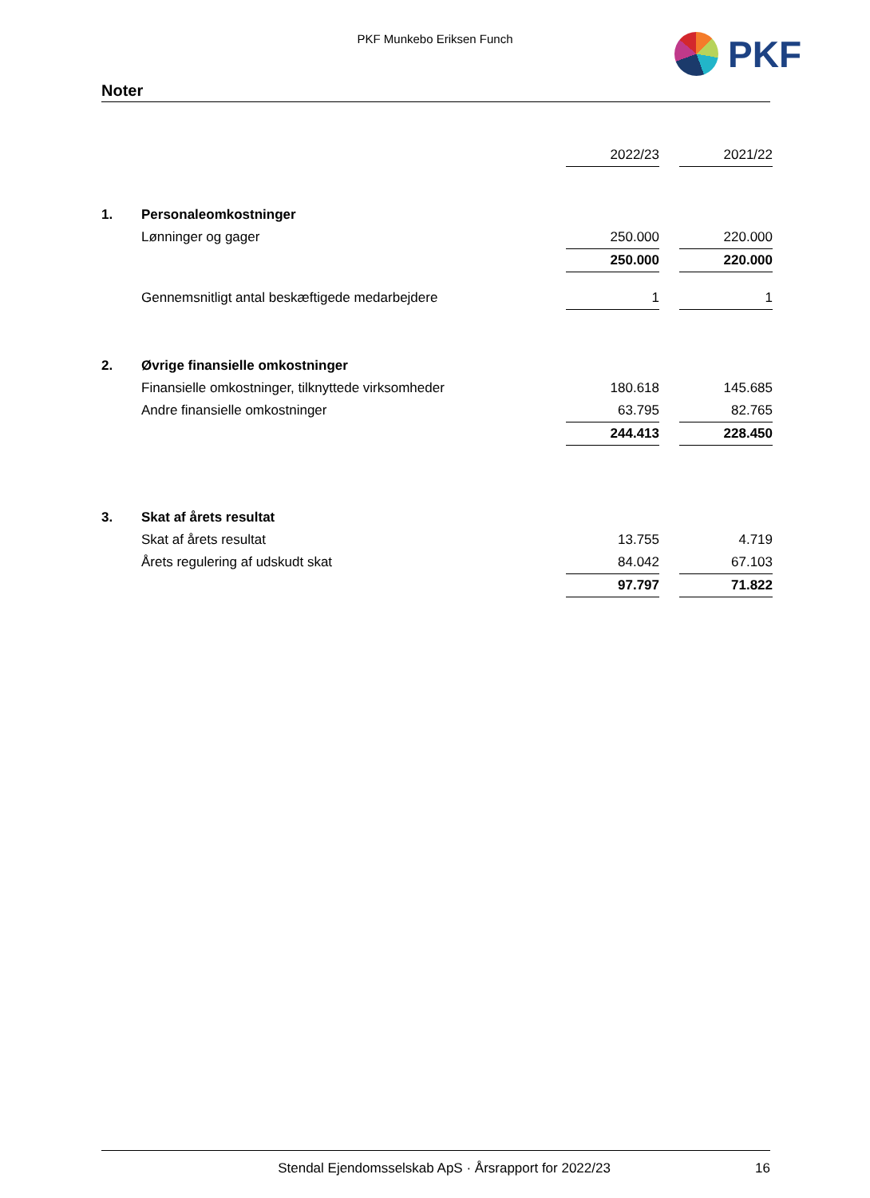PKF Munkebo Eriksen Funch PKF
Noter
| | | 2022/23 | | 2021/22 |
| --- | --- | --- | --- | --- |
| 1. | Personaleomkostninger | | | |
| | Lønninger og gager | 250.000 | | 220.000 |
| | | 250.000 | | 220.000 |
| | Gennemsnitligt antal beskæftigede medarbejdere | 1 | | 1 |
| 2. | Øvrige finansielle omkostninger | | | |
| | Finansielle omkostninger, tilknyttede virksomheder | 180.618 | | 145.685 |
| | Andre finansielle omkostninger | 63.795 | | 82.765 |
| | | 244.413 | | 228.450 |
| 3. | Skat af årets resultat | | | |
| | Skat af årets resultat | 13.755 | | 4.719 |
| | Årets regulering af udskudt skat | 84.042 | | 67.103 |
| | | 97.797 | | 71.822 |
Stendal Ejendomsselskab ApS · Årsrapport for 2022/23 16